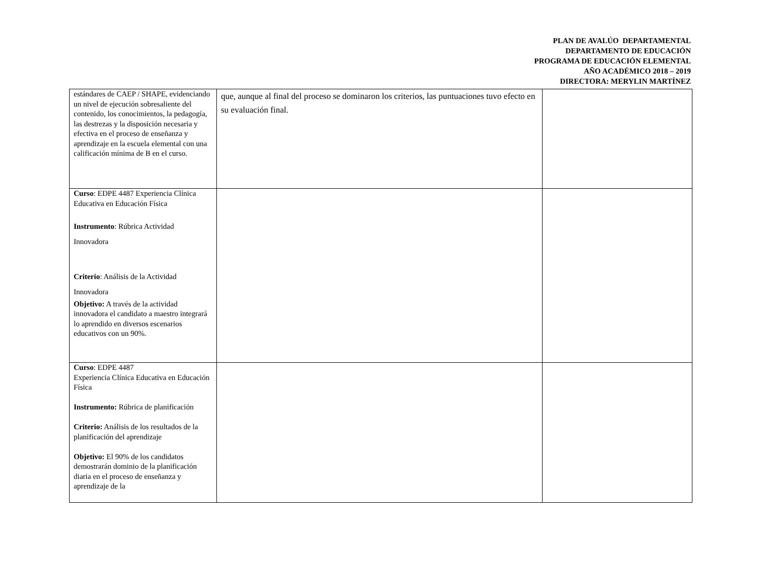PLAN DE AVALÚO DEPARTAMENTAL
DEPARTAMENTO DE EDUCACIÓN
PROGRAMA DE EDUCACIÓN ELEMENTAL
AÑO ACADÉMICO 2018 – 2019
DIRECTORA: MERYLIN MARTÍNEZ
| estándares de CAEP / SHAPE, evidenciando un nivel de ejecución sobresaliente del contenido, los conocimientos, la pedagogía, las destrezas y la disposición necesaria y efectiva en el proceso de enseñanza y aprendizaje en la escuela elemental con una calificación mínima de B en el curso. | que, aunque al final del proceso se dominaron los criterios, las puntuaciones tuvo efecto en su evaluación final. | |
| Curso : EDPE 4487 Experiencia Clínica Educativa en Educación Física Instrumento : Rúbrica Actividad Innovadora Criterio : Análisis de la Actividad Innovadora Objetivo: A través de la actividad innovadora el candidato a maestro integrará lo aprendido en diversos escenarios educativos con un 90%. | | |
| Curso : EDPE 4487 Experiencia Clínica Educativa en Educación Física Instrumento: Rúbrica de planificación Criterio: Análisis de los resultados de la planificación del aprendizaje Objetivo: El 90% de los candidatos demostrarán dominio de la planificación diaria en el proceso de enseñanza y aprendizaje de la | | |